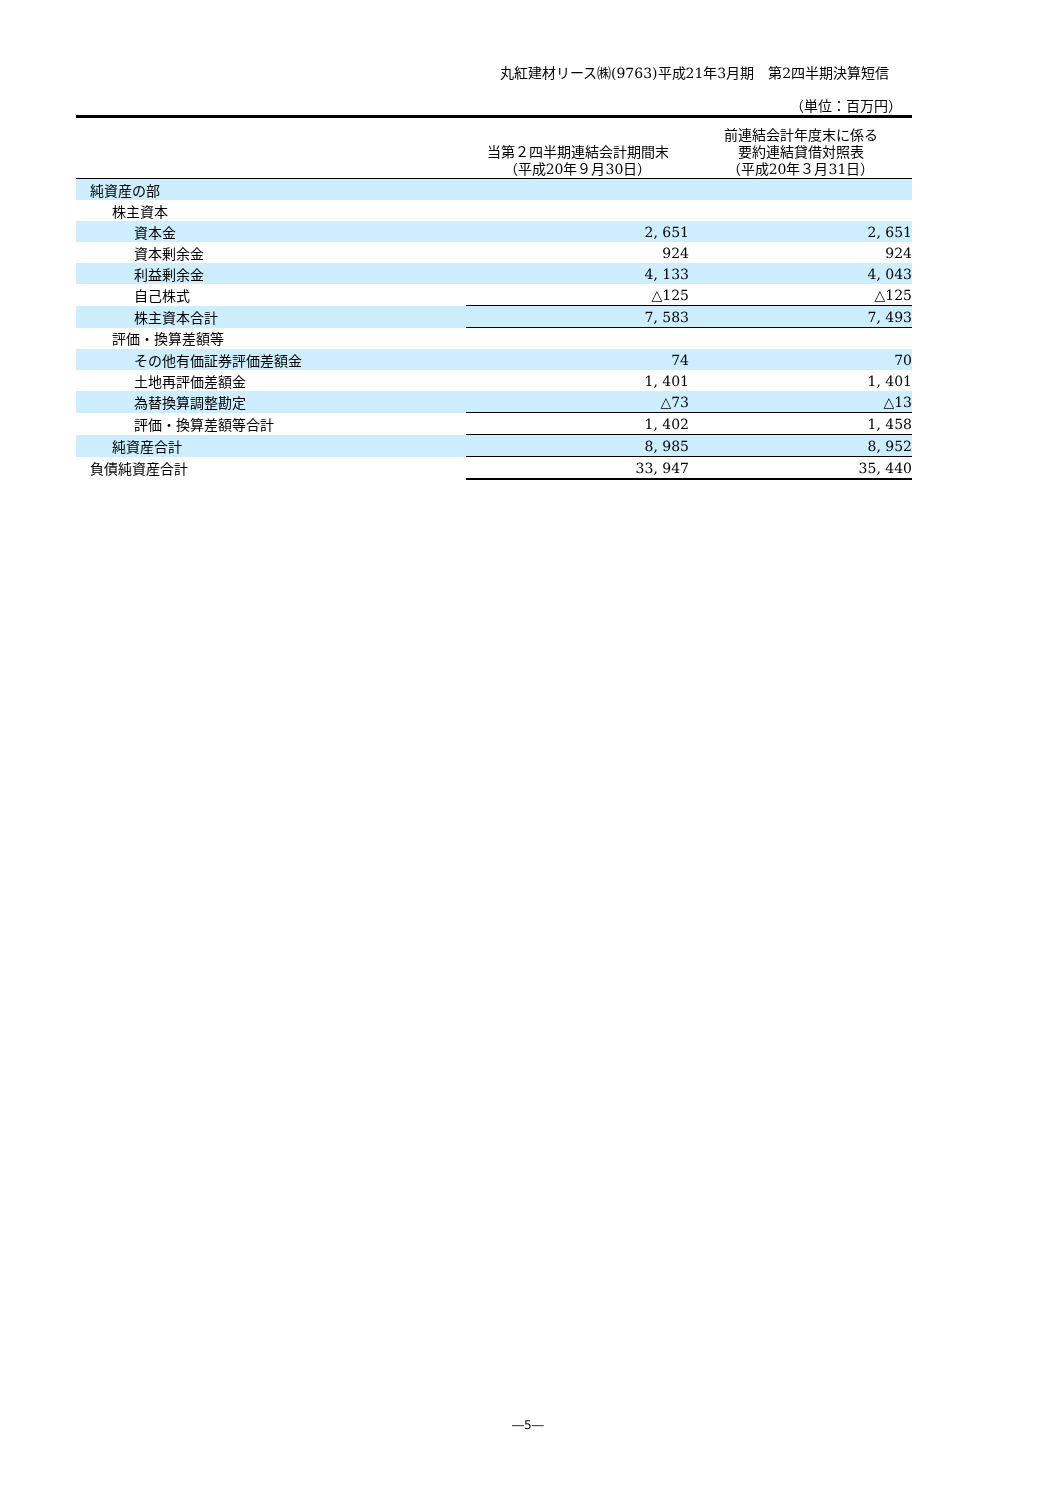丸紅建材リース㈱(9763)平成21年3月期　第2四半期決算短信
（単位：百万円）
| | 当第２四半期連結会計期間末 （平成20年９月30日） | 前連結会計年度末に係る 要約連結貸借対照表 （平成20年３月31日） |
| --- | --- | --- |
| 純資産の部 | | |
| 株主資本 | | |
| 資本金 | 2, 651 | 2, 651 |
| 資本剰余金 | 924 | 924 |
| 利益剰余金 | 4, 133 | 4, 043 |
| 自己株式 | △125 | △125 |
| 株主資本合計 | 7, 583 | 7, 493 |
| 評価・換算差額等 | | |
| その他有価証券評価差額金 | 74 | 70 |
| 土地再評価差額金 | 1, 401 | 1, 401 |
| 為替換算調整勘定 | △73 | △13 |
| 評価・換算差額等合計 | 1, 402 | 1, 458 |
| 純資産合計 | 8, 985 | 8, 952 |
| 負債純資産合計 | 33, 947 | 35, 440 |
―5―